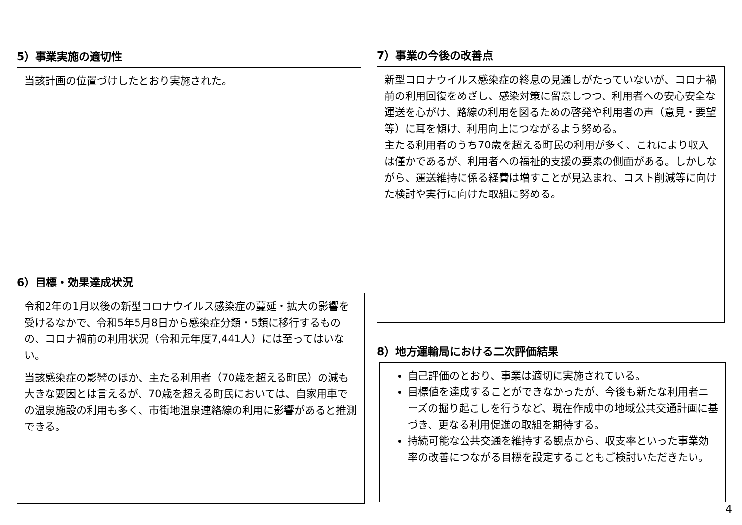5）事業実施の適切性
当該計画の位置づけしたとおり実施された。
6）目標・効果達成状況
令和2年の1月以後の新型コロナウイルス感染症の蔓延・拡大の影響を受けるなかで、令和5年5月8日から感染症分類・5類に移行するものの、コロナ禍前の利用状況（令和元年度7,441人）には至ってはいない。
当該感染症の影響のほか、主たる利用者（70歳を超える町民）の減も大きな要因とは言えるが、70歳を超える町民においては、自家用車での温泉施設の利用も多く、市街地温泉連絡線の利用に影響があると推測できる。
7）事業の今後の改善点
新型コロナウイルス感染症の終息の見通しがたっていないが、コロナ禍前の利用回復をめざし、感染対策に留意しつつ、利用者への安心安全な運送を心がけ、路線の利用を図るための啓発や利用者の声（意見・要望等）に耳を傾け、利用向上につながるよう努める。
主たる利用者のうち70歳を超える町民の利用が多く、これにより収入は僅かであるが、利用者への福祉的支援の要素の側面がある。しかしながら、運送維持に係る経費は増すことが見込まれ、コスト削減等に向けた検討や実行に向けた取組に努める。
8）地方運輸局における二次評価結果
自己評価のとおり、事業は適切に実施されている。
目標値を達成することができなかったが、今後も新たな利用者ニーズの掘り起こしを行うなど、現在作成中の地域公共交通計画に基づき、更なる利用促進の取組を期待する。
持続可能な公共交通を維持する観点から、収支率といった事業効率の改善につながる目標を設定することもご検討いただきたい。
4